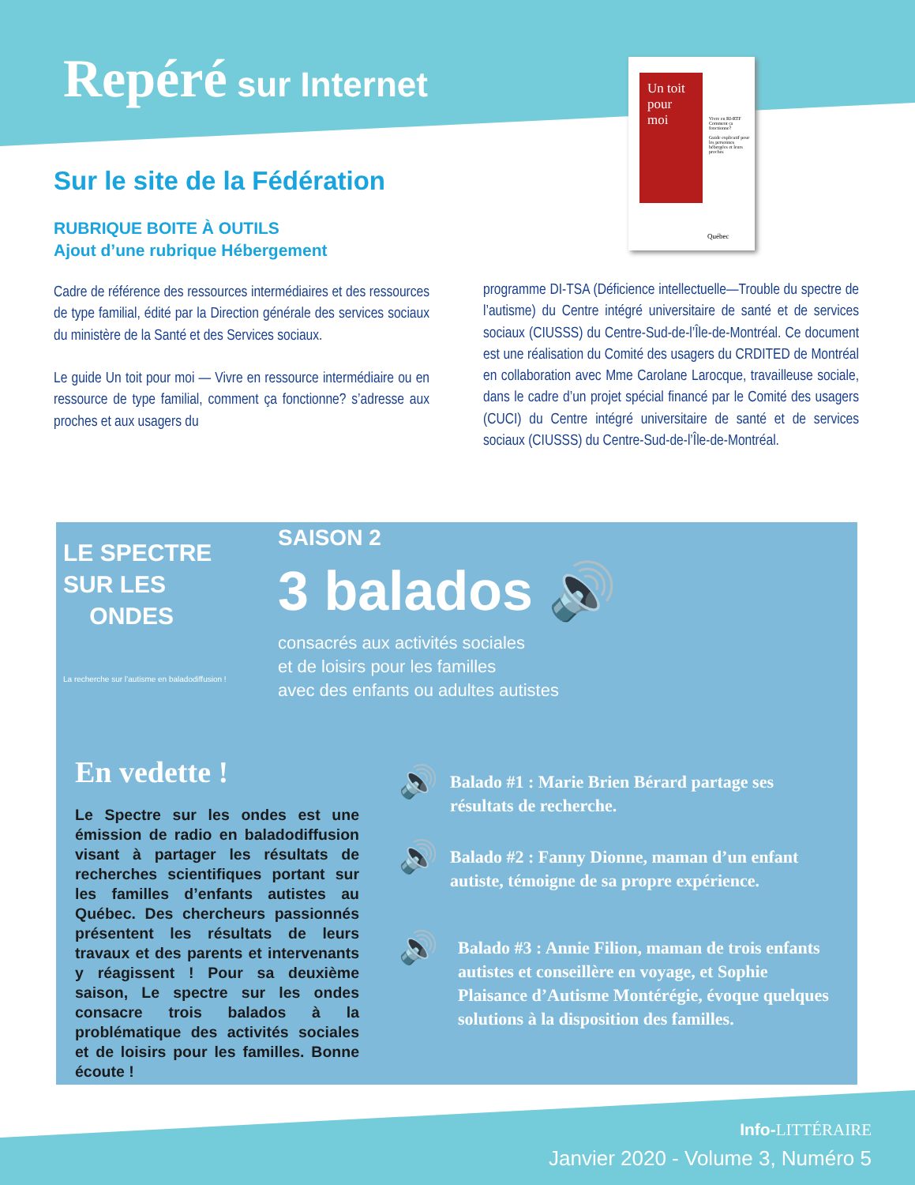Repéré sur Internet
Un toit pour moi
Vivre en RI-RTF
Comment ça fonctionne?
Guide explicatif pour les personnes hébergées et leurs proches
Québec
Sur le site de la Fédération
RUBRIQUE BOITE À OUTILS
Ajout d’une rubrique Hébergement
Cadre de référence des ressources intermédiaires et des ressources de type familial, édité par la Direction générale des services sociaux du ministère de la Santé et des Services sociaux.
Le guide Un toit pour moi — Vivre en ressource intermédiaire ou en ressource de type familial, comment ça fonctionne? s’adresse aux proches et aux usagers du
programme DI-TSA (Déficience intellectuelle—Trouble du spectre de l’autisme) du Centre intégré universitaire de santé et de services sociaux (CIUSSS) du Centre-Sud-de-l’Île-de-Montréal. Ce document est une réalisation du Comité des usagers du CRDITED de Montréal en collaboration avec Mme Carolane Larocque, travailleuse sociale, dans le cadre d’un projet spécial financé par le Comité des usagers (CUCI) du Centre intégré universitaire de santé et de services sociaux (CIUSSS) du Centre-Sud-de-l’Île-de-Montréal.
LE SPECTRE
SUR LES
ONDES
La recherche sur l’autisme en baladodiffusion !
SAISON 2
3 balados 🔊
consacrés aux activités sociales
et de loisirs pour les familles
avec des enfants ou adultes autistes
En vedette !
Le Spectre sur les ondes est une émission de radio en baladodiffusion visant à partager les résultats de recherches scientifiques portant sur les familles d’enfants autistes au Québec. Des chercheurs passionnés présentent les résultats de leurs travaux et des parents et intervenants y réagissent ! Pour sa deuxième saison, Le spectre sur les ondes consacre trois balados à la problématique des activités sociales et de loisirs pour les familles. Bonne écoute !
🔊 Balado #1 : Marie Brien Bérard partage ses résultats de recherche.
🔊 Balado #2 : Fanny Dionne, maman d’un enfant autiste, témoigne de sa propre expérience.
🔊 Balado #3 : Annie Filion, maman de trois enfants autistes et conseillère en voyage, et Sophie Plaisance d’Autisme Montérégie, évoque quelques solutions à la disposition des familles.
Info-LITTÉRAIRE
Janvier 2020 - Volume 3, Numéro 5